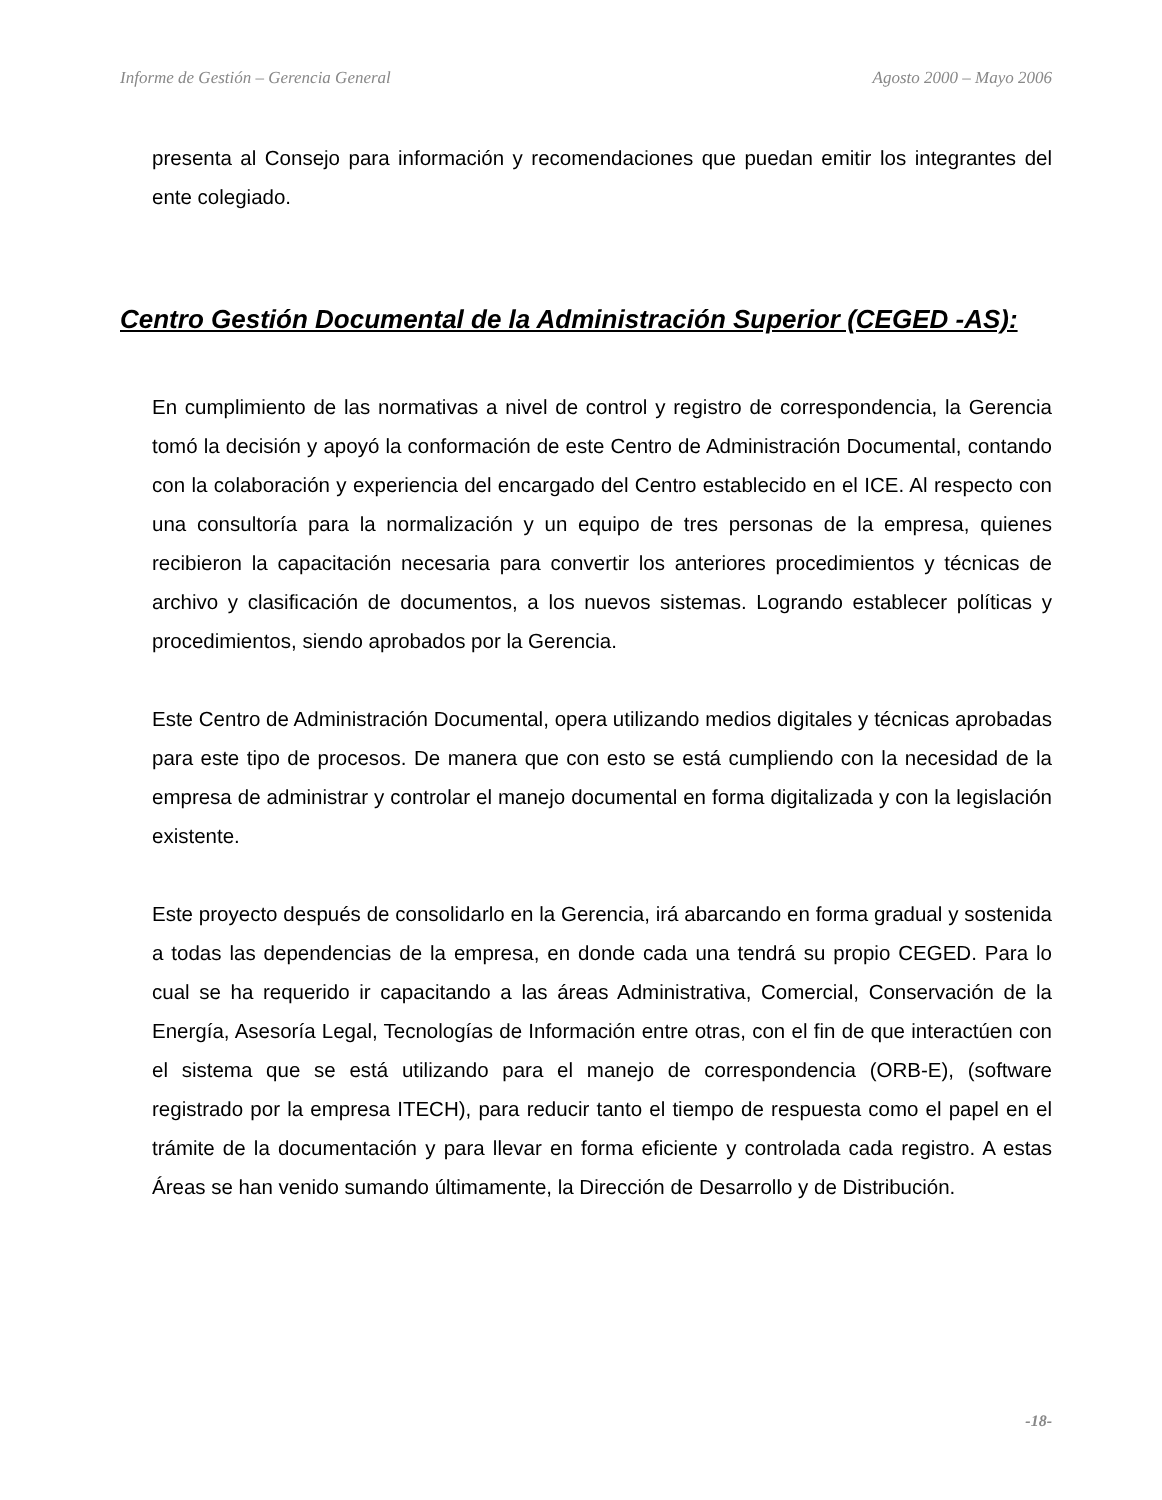Informe de Gestión – Gerencia General Agosto 2000 – Mayo 2006
presenta al Consejo para información y recomendaciones que puedan emitir los integrantes del ente colegiado.
Centro Gestión Documental de la Administración Superior (CEGED -AS):
En cumplimiento de las normativas a nivel de control y registro de correspondencia, la Gerencia tomó la decisión y apoyó la conformación de este Centro de Administración Documental, contando con la colaboración y experiencia del encargado del Centro establecido en el ICE. Al respecto con una consultoría para la normalización y un equipo de tres personas de la empresa, quienes recibieron la capacitación necesaria para convertir los anteriores procedimientos y técnicas de archivo y clasificación de documentos, a los nuevos sistemas. Logrando establecer políticas y procedimientos, siendo aprobados por la Gerencia.
Este Centro de Administración Documental, opera utilizando medios digitales y técnicas aprobadas para este tipo de procesos. De manera que con esto se está cumpliendo con la necesidad de la empresa de administrar y controlar el manejo documental en forma digitalizada y con la legislación existente.
Este proyecto después de consolidarlo en la Gerencia, irá abarcando en forma gradual y sostenida a todas las dependencias de la empresa, en donde cada una tendrá su propio CEGED. Para lo cual se ha requerido ir capacitando a las áreas Administrativa, Comercial, Conservación de la Energía, Asesoría Legal, Tecnologías de Información entre otras, con el fin de que interactúen con el sistema que se está utilizando para el manejo de correspondencia (ORB-E), (software registrado por la empresa ITECH), para reducir tanto el tiempo de respuesta como el papel en el trámite de la documentación y para llevar en forma eficiente y controlada cada registro. A estas Áreas se han venido sumando últimamente, la Dirección de Desarrollo y de Distribución.
-18-